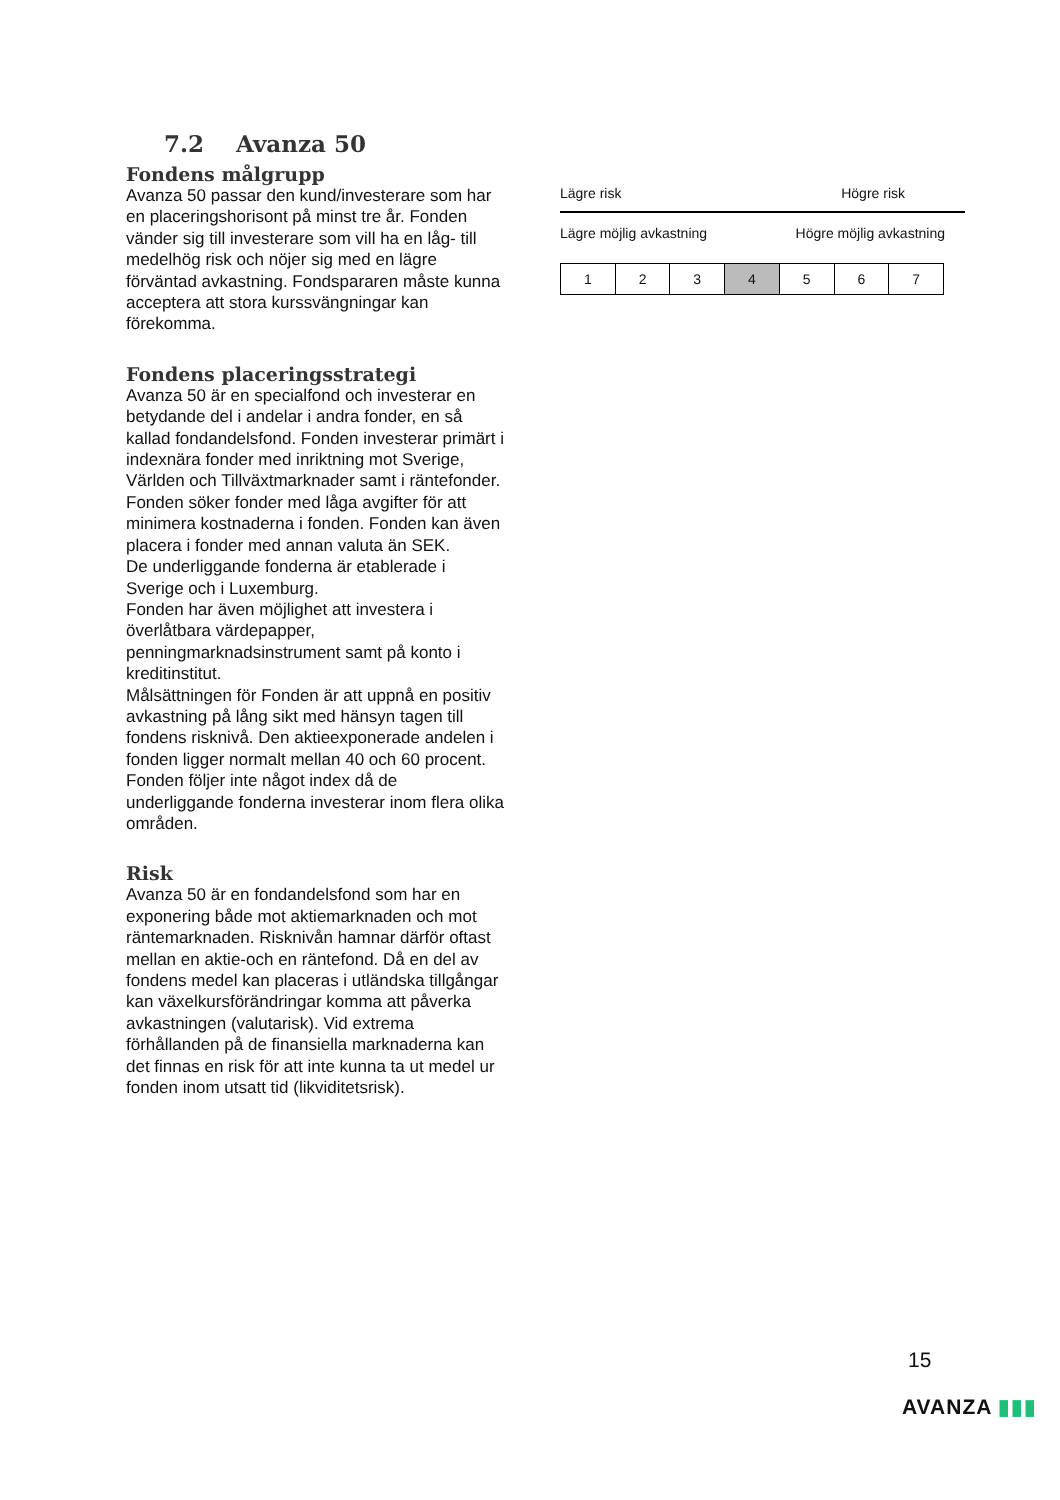7.2 Avanza 50
Fondens målgrupp
Avanza 50 passar den kund/investerare som har en placeringshorisont på minst tre år. Fonden vänder sig till investerare som vill ha en låg- till medelhög risk och nöjer sig med en lägre förväntad avkastning. Fondspararen måste kunna acceptera att stora kurssvängningar kan förekomma.
Fondens placeringsstrategi
Avanza 50 är en specialfond och investerar en betydande del i andelar i andra fonder, en så kallad fondandelsfond. Fonden investerar primärt i indexnära fonder med inriktning mot Sverige, Världen och Tillväxtmarknader samt i räntefonder. Fonden söker fonder med låga avgifter för att minimera kostnaderna i fonden. Fonden kan även placera i fonder med annan valuta än SEK.
De underliggande fonderna är etablerade i Sverige och i Luxemburg.
Fonden har även möjlighet att investera i överlåtbara värdepapper, penningmarknadsinstrument samt på konto i kreditinstitut.
Målsättningen för Fonden är att uppnå en positiv avkastning på lång sikt med hänsyn tagen till fondens risknivå. Den aktieexponerade andelen i fonden ligger normalt mellan 40 och 60 procent.
Fonden följer inte något index då de underliggande fonderna investerar inom flera olika områden.
Risk
Avanza 50 är en fondandelsfond som har en exponering både mot aktiemarknaden och mot räntemarknaden. Risknivån hamnar därför oftast mellan en aktie-och en räntefond. Då en del av fondens medel kan placeras i utländska tillgångar kan växelkursförändringar komma att påverka avkastningen (valutarisk). Vid extrema förhållanden på de finansiella marknaderna kan det finnas en risk för att inte kunna ta ut medel ur fonden inom utsatt tid (likviditetsrisk).
Lägre risk Högre risk
Lägre möjlig avkastning Högre möjlig avkastning
| 1 | 2 | 3 | 4 | 5 | 6 | 7 |
15
AVANZA ▮▮▮